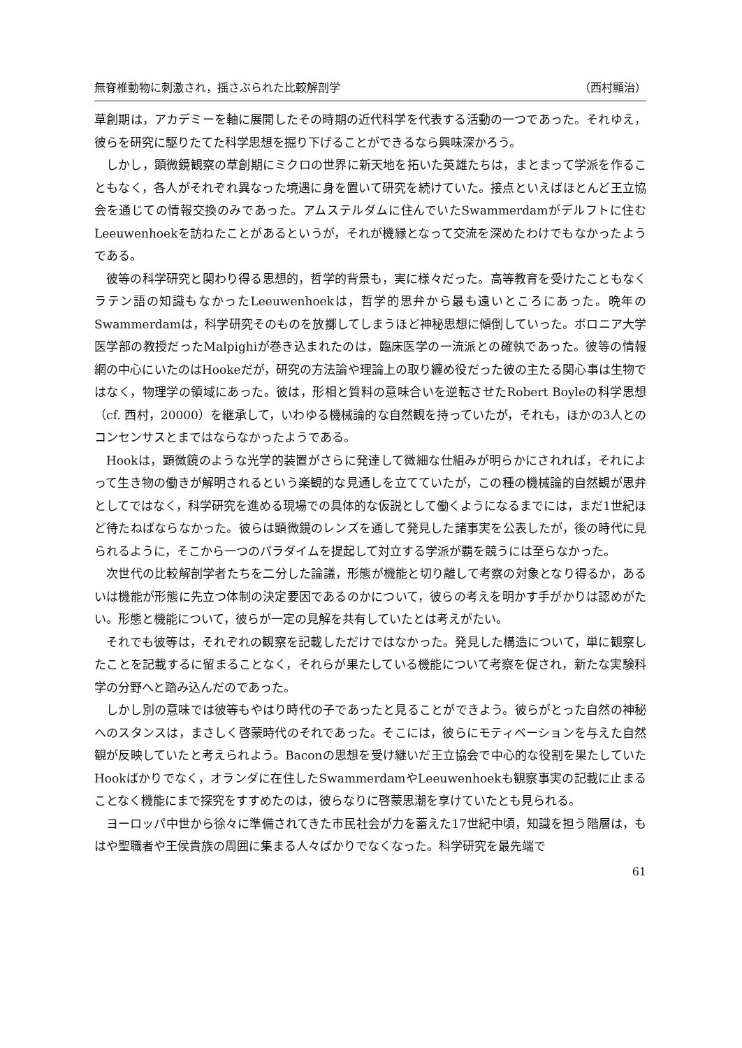無脊椎動物に刺激され，揺さぶられた比較解剖学 （西村顯治）
草創期は，アカデミーを軸に展開したその時期の近代科学を代表する活動の一つであった。それゆえ，彼らを研究に駆りたてた科学思想を掘り下げることができるなら興味深かろう。
しかし，顕微鏡観察の草創期にミクロの世界に新天地を拓いた英雄たちは，まとまって学派を作ることもなく，各人がそれぞれ異なった境遇に身を置いて研究を続けていた。接点といえばほとんど王立協会を通じての情報交換のみであった。アムステルダムに住んでいたSwammerdamがデルフトに住むLeeuwenhoekを訪ねたことがあるというが，それが機縁となって交流を深めたわけでもなかったようである。
彼等の科学研究と関わり得る思想的，哲学的背景も，実に様々だった。高等教育を受けたこともなくラテン語の知識もなかったLeeuwenhoekは，哲学的思弁から最も遠いところにあった。晩年のSwammerdamは，科学研究そのものを放擲してしまうほど神秘思想に傾倒していった。ボロニア大学医学部の教授だったMalpighiが巻き込まれたのは，臨床医学の一流派との確執であった。彼等の情報網の中心にいたのはHookeだが，研究の方法論や理論上の取り纏め役だった彼の主たる関心事は生物ではなく，物理学の領域にあった。彼は，形相と質料の意味合いを逆転させたRobert Boyleの科学思想（cf. 西村，20000）を継承して，いわゆる機械論的な自然観を持っていたが，それも，ほかの3人とのコンセンサスとまではならなかったようである。
Hookは，顕微鏡のような光学的装置がさらに発達して微細な仕組みが明らかにされれば，それによって生き物の働きが解明されるという楽観的な見通しを立てていたが，この種の機械論的自然観が思弁としてではなく，科学研究を進める現場での具体的な仮説として働くようになるまでには，まだ1世紀ほど待たねばならなかった。彼らは顕微鏡のレンズを通して発見した諸事実を公表したが，後の時代に見られるように，そこから一つのパラダイムを提起して対立する学派が覇を競うには至らなかった。
次世代の比較解剖学者たちを二分した論議，形態が機能と切り離して考察の対象となり得るか，あるいは機能が形態に先立つ体制の決定要因であるのかについて，彼らの考えを明かす手がかりは認めがたい。形態と機能について，彼らが一定の見解を共有していたとは考えがたい。
それでも彼等は，それぞれの観察を記載しただけではなかった。発見した構造について，単に観察したことを記載するに留まることなく，それらが果たしている機能について考察を促され，新たな実験科学の分野へと踏み込んだのであった。
しかし別の意味では彼等もやはり時代の子であったと見ることができよう。彼らがとった自然の神秘へのスタンスは，まさしく啓蒙時代のそれであった。そこには，彼らにモティベーションを与えた自然観が反映していたと考えられよう。Baconの思想を受け継いだ王立協会で中心的な役割を果たしていたHookばかりでなく，オランダに在住したSwammerdamやLeeuwenhoekも観察事実の記載に止まることなく機能にまで探究をすすめたのは，彼らなりに啓蒙思潮を享けていたとも見られる。
ヨーロッパ中世から徐々に準備されてきた市民社会が力を蓄えた17世紀中頃，知識を担う階層は，もはや聖職者や王侯貴族の周囲に集まる人々ばかりでなくなった。科学研究を最先端で
61